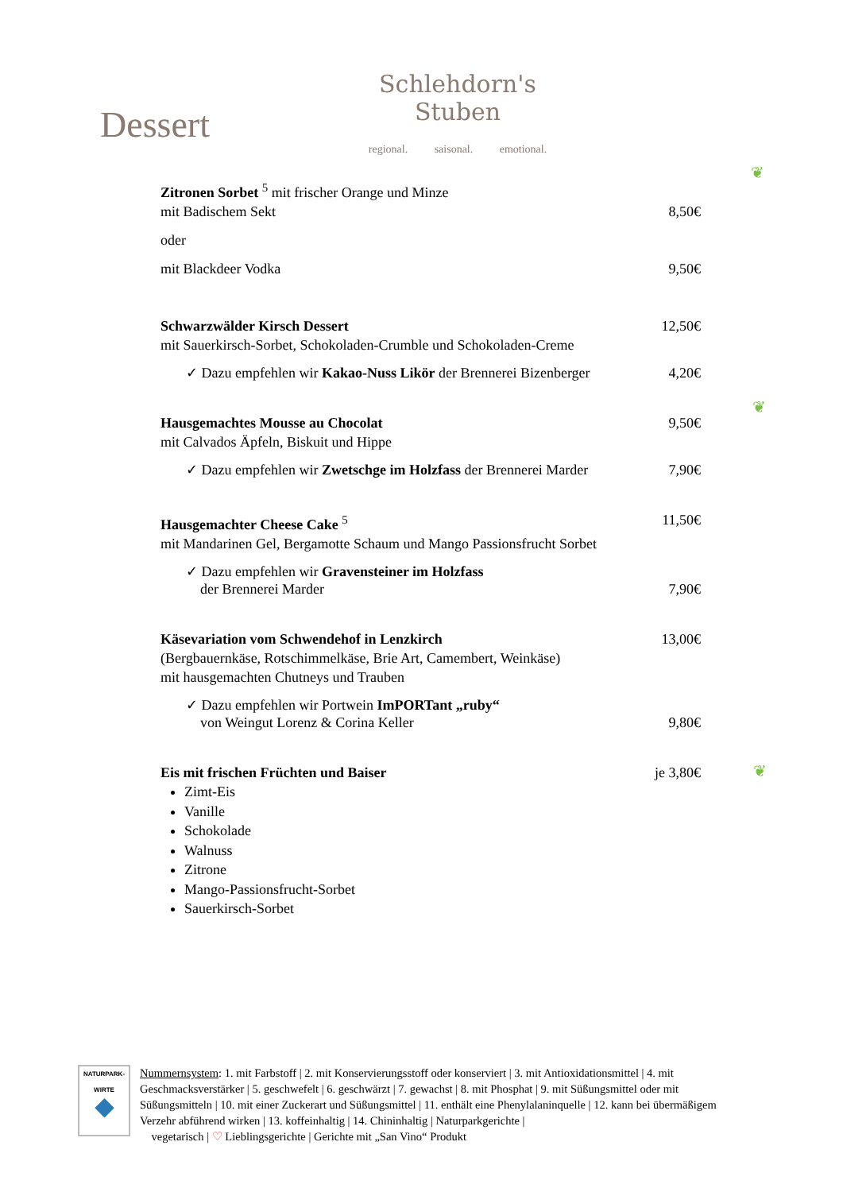Dessert
Schlehdorn's Stuben
regional. saisonal. emotional.
Zitronen Sorbet <sup>5</sup> mit frischer Orange und Minze
mit Badischem Sekt 8,50€
oder
mit Blackdeer Vodka 9,50€
Schwarzwälder Kirsch Dessert 12,50€
mit Sauerkirsch-Sorbet, Schokoladen-Crumble und Schokoladen-Creme
✓ Dazu empfehlen wir Kakao-Nuss Likör der Brennerei Bizenberger 4,20€
Hausgemachtes Mousse au Chocolat 9,50€
mit Calvados Äpfeln, Biskuit und Hippe
✓ Dazu empfehlen wir Zwetschge im Holzfass der Brennerei Marder 7,90€
Hausgemachter Cheese Cake <sup>5</sup> 11,50€
mit Mandarinen Gel, Bergamotte Schaum und Mango Passionsfrucht Sorbet
✓ Dazu empfehlen wir Gravensteiner im Holzfass
der Brennerei Marder 7,90€
Käsevariation vom Schwendehof in Lenzkirch 13,00€
(Bergbauernkäse, Rotschimmelkäse, Brie Art, Camembert, Weinkäse)
mit hausgemachten Chutneys und Trauben
✓ Dazu empfehlen wir Portwein ImPORTant „ruby“
von Weingut Lorenz & Corina Keller 9,80€
Eis mit frischen Früchten und Baiser je 3,80€
Zimt-Eis
Vanille
Schokolade
Walnuss
Zitrone
Mango-Passionsfrucht-Sorbet
Sauerkirsch-Sorbet
❦
❦
❦
NATURPARK-
WIRTE
◆
Nummernsystem: 1. mit Farbstoff | 2. mit Konservierungsstoff oder konserviert | 3. mit Antioxidationsmittel | 4. mit Geschmacksverstärker | 5. geschwefelt | 6. geschwärzt | 7. gewachst | 8. mit Phosphat | 9. mit Süßungsmittel oder mit Süßungsmitteln | 10. mit einer Zuckerart und Süßungsmittel | 11. enthält eine Phenylalaninquelle | 12. kann bei übermäßigem Verzehr abführend wirken | 13. koffeinhaltig | 14. Chininhaltig | Naturparkgerichte |
vegetarisch | ♡ Lieblingsgerichte | Gerichte mit „San Vino“ Produkt